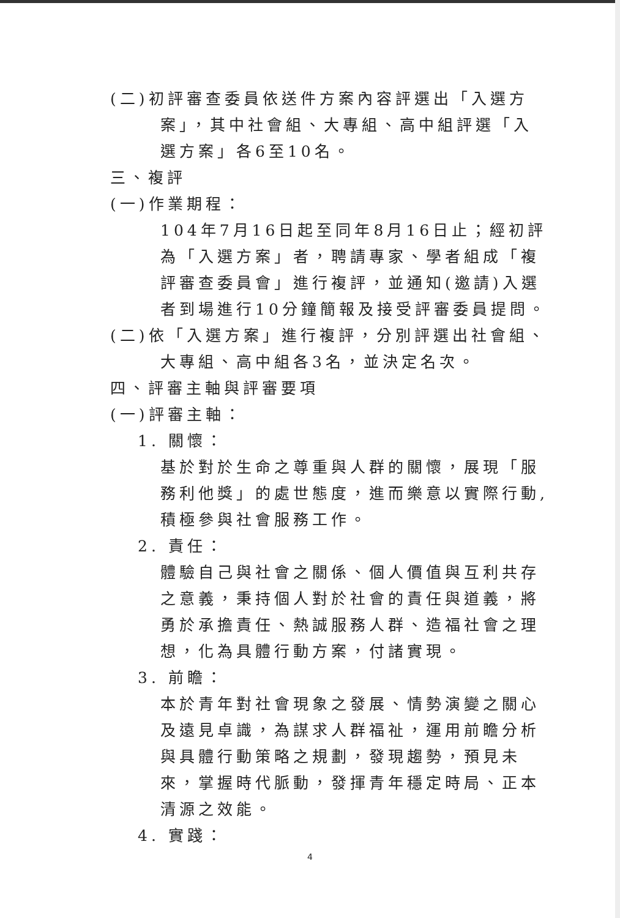(二)初評審查委員依送件方案內容評選出「入選方案」，其中社會組、大專組、高中組評選「入選方案」各6至10名。
三、複評
(一)作業期程：
104年7月16日起至同年8月16日止；經初評為「入選方案」者，聘請專家、學者組成「複評審查委員會」進行複評，並通知(邀請)入選者到場進行10分鐘簡報及接受評審委員提問。
(二)依「入選方案」進行複評，分別評選出社會組、大專組、高中組各3名，並決定名次。
四、評審主軸與評審要項
(一)評審主軸：
1. 關懷：
基於對於生命之尊重與人群的關懷，展現「服務利他獎」的處世態度，進而樂意以實際行動,積極參與社會服務工作。
2. 責任：
體驗自己與社會之關係、個人價值與互利共存之意義，秉持個人對於社會的責任與道義，將勇於承擔責任、熱誠服務人群、造福社會之理想，化為具體行動方案，付諸實現。
3. 前瞻：
本於青年對社會現象之發展、情勢演變之關心及遠見卓識，為謀求人群福祉，運用前瞻分析與具體行動策略之規劃，發現趨勢，預見未來，掌握時代脈動，發揮青年穩定時局、正本清源之效能。
4. 實踐：
4